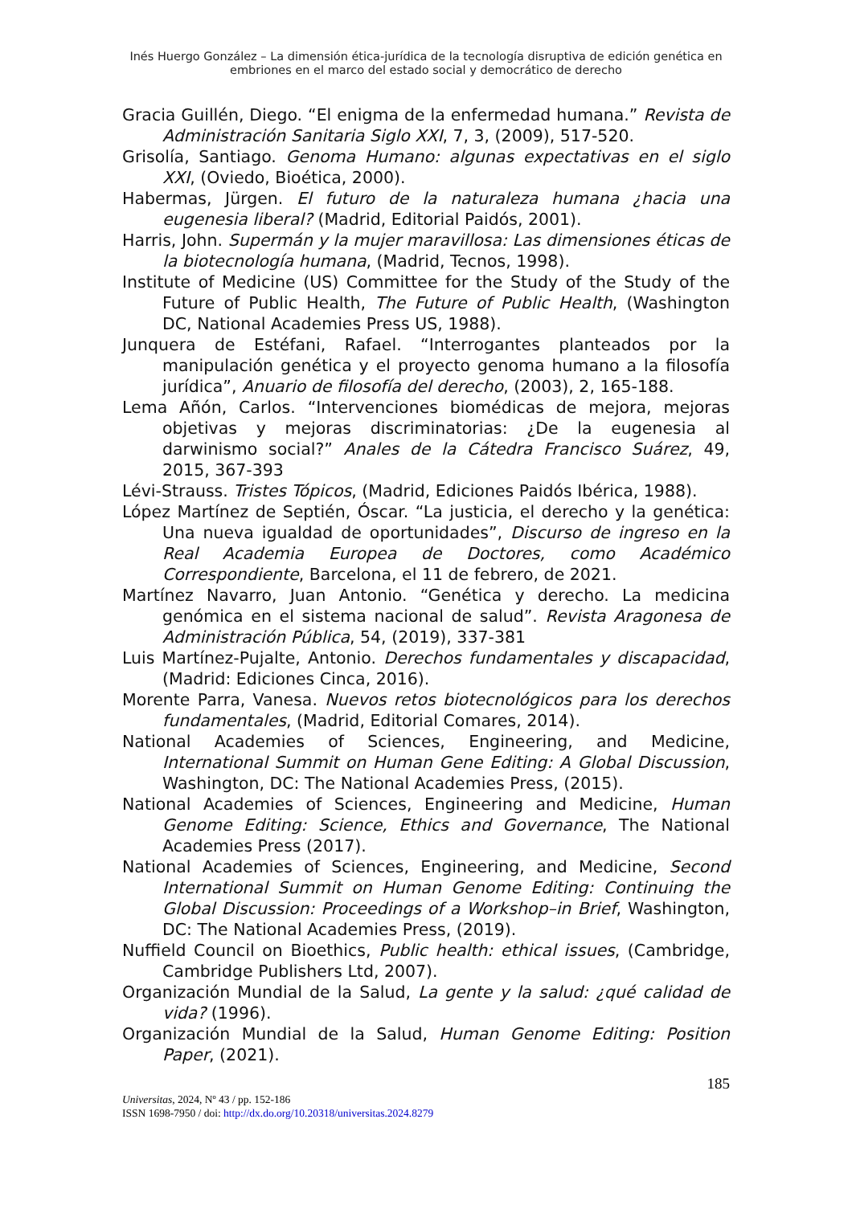Inés Huergo González – La dimensión ética-jurídica de la tecnología disruptiva de edición genética en
embriones en el marco del estado social y democrático de derecho
Gracia Guillén, Diego. “El enigma de la enfermedad humana.” Revista de Administración Sanitaria Siglo XXI, 7, 3, (2009), 517-520.
Grisolía, Santiago. Genoma Humano: algunas expectativas en el siglo XXI, (Oviedo, Bioética, 2000).
Habermas, Jürgen. El futuro de la naturaleza humana ¿hacia una eugenesia liberal? (Madrid, Editorial Paidós, 2001).
Harris, John. Supermán y la mujer maravillosa: Las dimensiones éticas de la biotecnología humana, (Madrid, Tecnos, 1998).
Institute of Medicine (US) Committee for the Study of the Study of the Future of Public Health, The Future of Public Health, (Washington DC, National Academies Press US, 1988).
Junquera de Estéfani, Rafael. “Interrogantes planteados por la manipulación genética y el proyecto genoma humano a la filosofía jurídica”, Anuario de filosofía del derecho, (2003), 2, 165-188.
Lema Añón, Carlos. “Intervenciones biomédicas de mejora, mejoras objetivas y mejoras discriminatorias: ¿De la eugenesia al darwinismo social?” Anales de la Cátedra Francisco Suárez, 49, 2015, 367-393
Lévi-Strauss. Tristes Tópicos, (Madrid, Ediciones Paidós Ibérica, 1988).
López Martínez de Septién, Óscar. “La justicia, el derecho y la genética: Una nueva igualdad de oportunidades”, Discurso de ingreso en la Real Academia Europea de Doctores, como Académico Correspondiente, Barcelona, el 11 de febrero, de 2021.
Martínez Navarro, Juan Antonio. “Genética y derecho. La medicina genómica en el sistema nacional de salud”. Revista Aragonesa de Administración Pública, 54, (2019), 337-381
Luis Martínez-Pujalte, Antonio. Derechos fundamentales y discapacidad, (Madrid: Ediciones Cinca, 2016).
Morente Parra, Vanesa. Nuevos retos biotecnológicos para los derechos fundamentales, (Madrid, Editorial Comares, 2014).
National Academies of Sciences, Engineering, and Medicine, International Summit on Human Gene Editing: A Global Discussion, Washington, DC: The National Academies Press, (2015).
National Academies of Sciences, Engineering and Medicine, Human Genome Editing: Science, Ethics and Governance, The National Academies Press (2017).
National Academies of Sciences, Engineering, and Medicine, Second International Summit on Human Genome Editing: Continuing the Global Discussion: Proceedings of a Workshop–in Brief, Washington, DC: The National Academies Press, (2019).
Nuffield Council on Bioethics, Public health: ethical issues, (Cambridge, Cambridge Publishers Ltd, 2007).
Organización Mundial de la Salud, La gente y la salud: ¿qué calidad de vida? (1996).
Organización Mundial de la Salud, Human Genome Editing: Position Paper, (2021).
185
Universitas, 2024, Nº 43 / pp. 152-186
ISSN 1698-7950 / doi: http://dx.do.org/10.20318/universitas.2024.8279